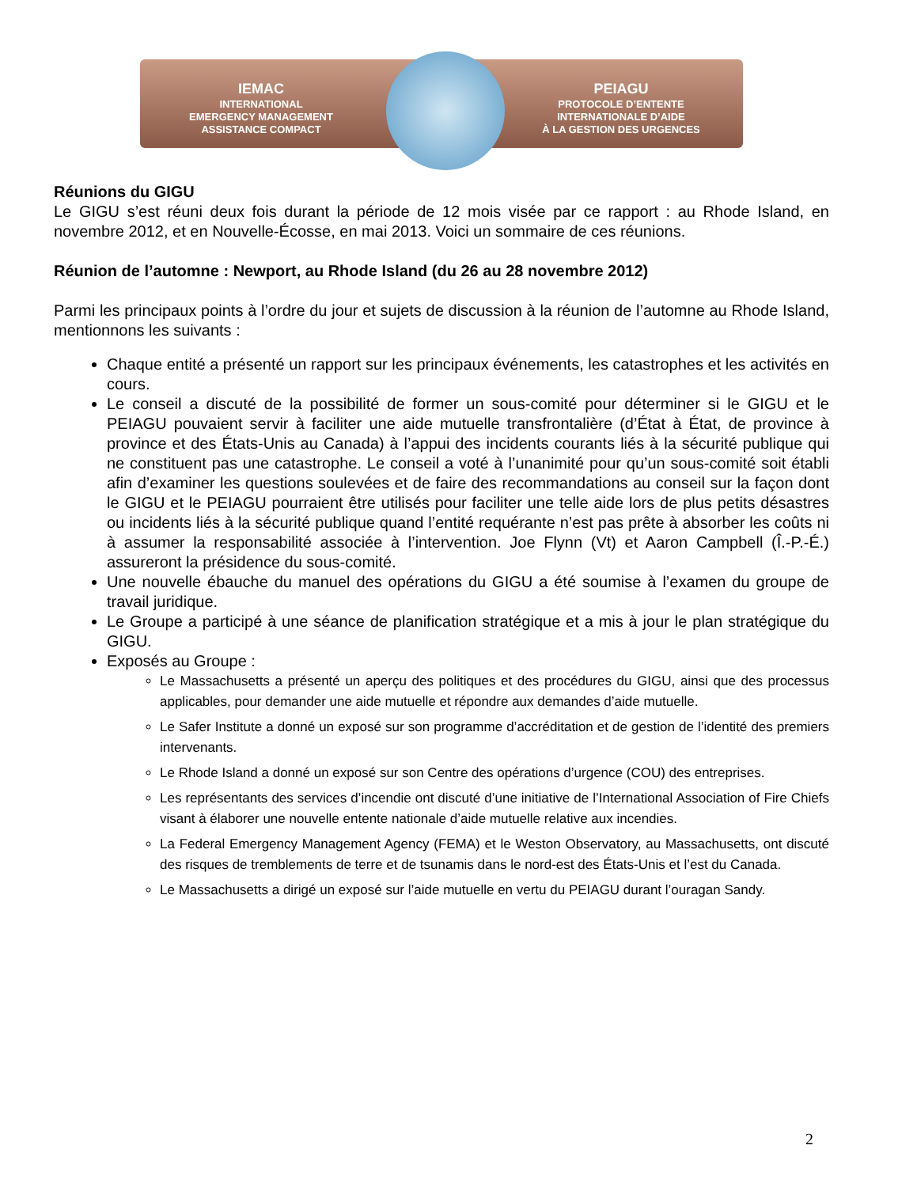IEMAC
INTERNATIONAL
EMERGENCY MANAGEMENT
ASSISTANCE COMPACT
PEIAGU
PROTOCOLE D’ENTENTE
INTERNATIONALE D’AIDE
À LA GESTION DES URGENCES
Réunions du GIGU
Le GIGU s’est réuni deux fois durant la période de 12 mois visée par ce rapport : au Rhode Island, en novembre 2012, et en Nouvelle-Écosse, en mai 2013. Voici un sommaire de ces réunions.
Réunion de l’automne : Newport, au Rhode Island (du 26 au 28 novembre 2012)
Parmi les principaux points à l’ordre du jour et sujets de discussion à la réunion de l’automne au Rhode Island, mentionnons les suivants :
Chaque entité a présenté un rapport sur les principaux événements, les catastrophes et les activités en cours.
Le conseil a discuté de la possibilité de former un sous-comité pour déterminer si le GIGU et le PEIAGU pouvaient servir à faciliter une aide mutuelle transfrontalière (d’État à État, de province à province et des États-Unis au Canada) à l’appui des incidents courants liés à la sécurité publique qui ne constituent pas une catastrophe. Le conseil a voté à l’unanimité pour qu’un sous-comité soit établi afin d’examiner les questions soulevées et de faire des recommandations au conseil sur la façon dont le GIGU et le PEIAGU pourraient être utilisés pour faciliter une telle aide lors de plus petits désastres ou incidents liés à la sécurité publique quand l’entité requérante n’est pas prête à absorber les coûts ni à assumer la responsabilité associée à l’intervention. Joe Flynn (Vt) et Aaron Campbell (Î.-P.-É.) assureront la présidence du sous-comité.
Une nouvelle ébauche du manuel des opérations du GIGU a été soumise à l’examen du groupe de travail juridique.
Le Groupe a participé à une séance de planification stratégique et a mis à jour le plan stratégique du GIGU.
Exposés au Groupe :
Le Massachusetts a présenté un aperçu des politiques et des procédures du GIGU, ainsi que des processus applicables, pour demander une aide mutuelle et répondre aux demandes d’aide mutuelle.
Le Safer Institute a donné un exposé sur son programme d’accréditation et de gestion de l’identité des premiers intervenants.
Le Rhode Island a donné un exposé sur son Centre des opérations d’urgence (COU) des entreprises.
Les représentants des services d’incendie ont discuté d’une initiative de l’International Association of Fire Chiefs visant à élaborer une nouvelle entente nationale d’aide mutuelle relative aux incendies.
La Federal Emergency Management Agency (FEMA) et le Weston Observatory, au Massachusetts, ont discuté des risques de tremblements de terre et de tsunamis dans le nord-est des États-Unis et l’est du Canada.
Le Massachusetts a dirigé un exposé sur l’aide mutuelle en vertu du PEIAGU durant l’ouragan Sandy.
2